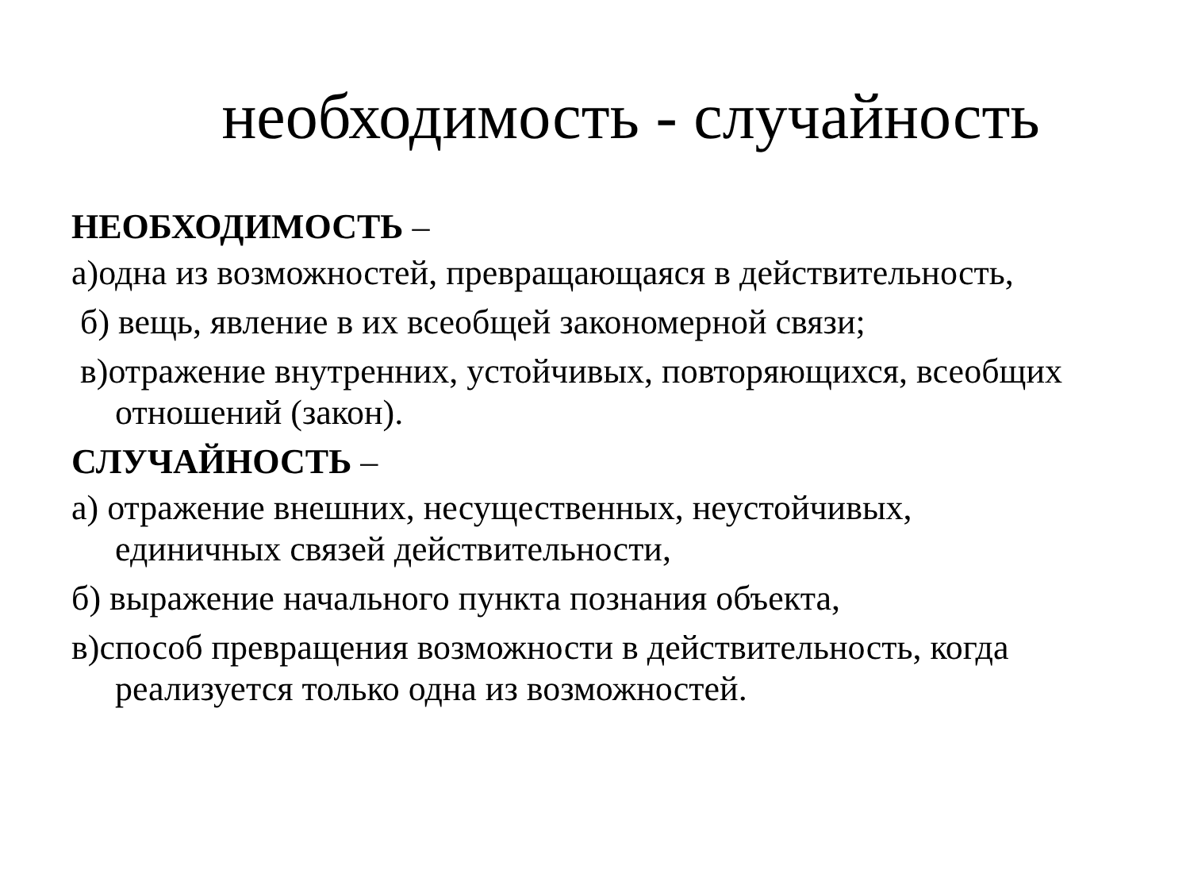необходимость - случайность
НЕОБХОДИМОСТЬ –
а)одна из возможностей, превращающаяся в действительность,
б) вещь, явление в их всеобщей закономерной связи;
в)отражение внутренних, устойчивых, повторяющихся, всеобщих отношений (закон).
СЛУЧАЙНОСТЬ –
а) отражение внешних, несущественных, неустойчивых, единичных связей действительности,
б) выражение начального пункта познания объекта,
в)способ превращения возможности в действительность, когда реализуется только одна из возможностей.